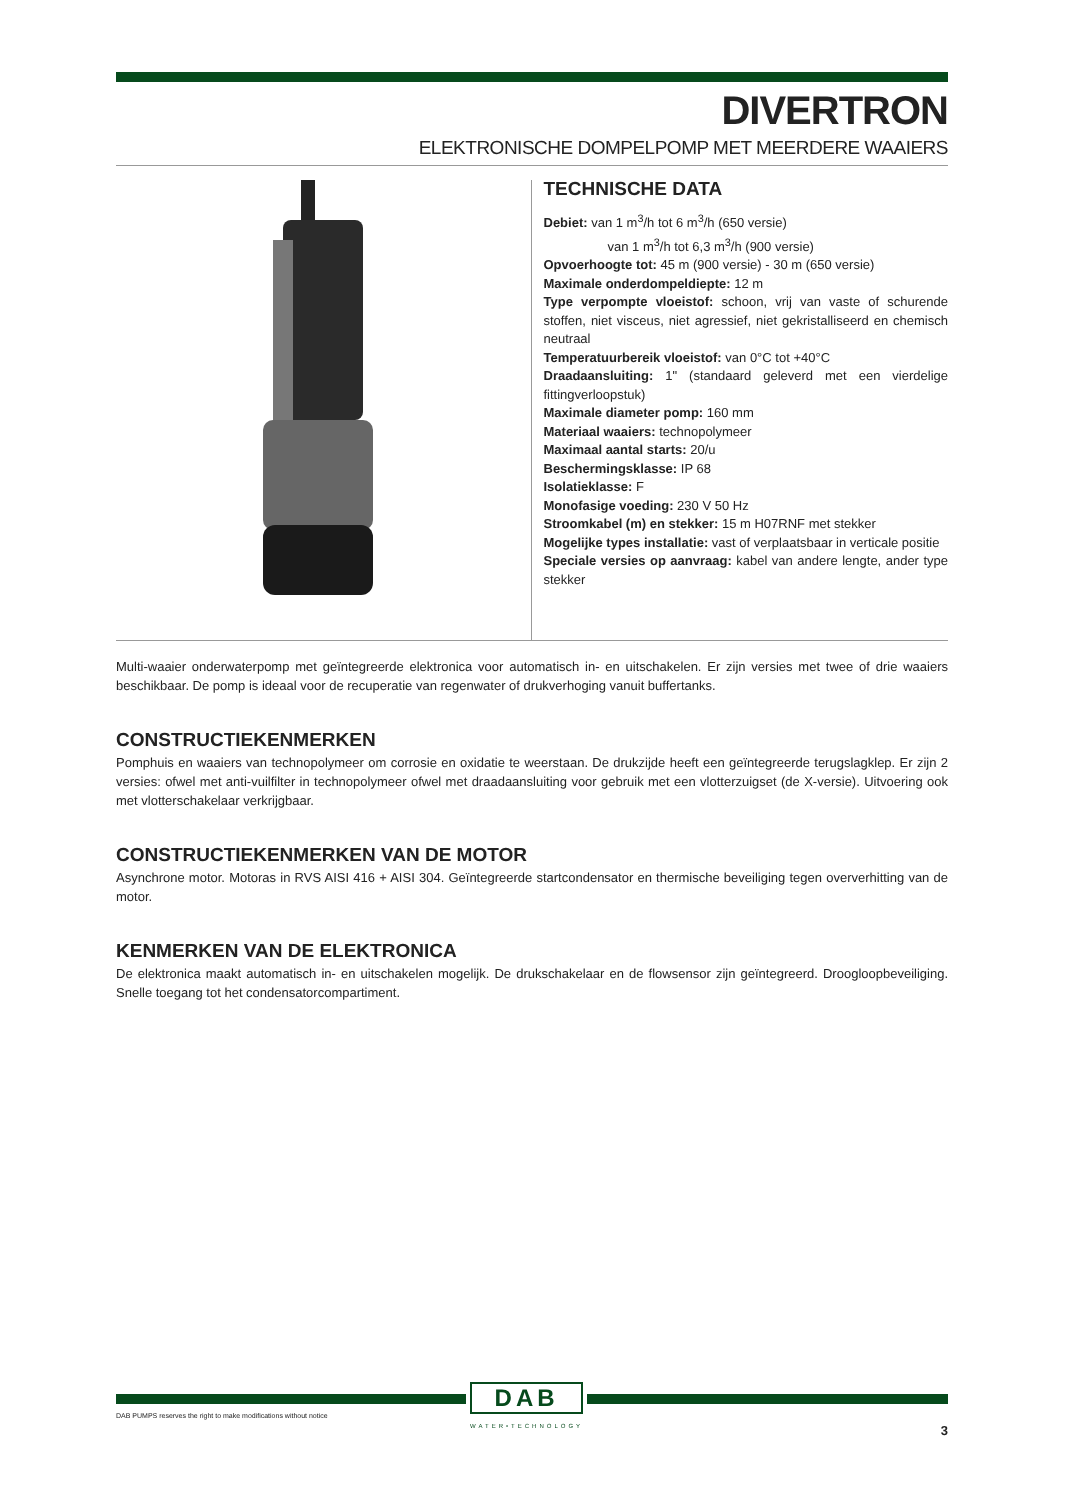DIVERTRON
ELEKTRONISCHE DOMPELPOMP MET MEERDERE WAAIERS
TECHNISCHE DATA
Debiet: van 1 m<sup>3</sup>/h tot 6 m<sup>3</sup>/h (650 versie)
van 1 m<sup>3</sup>/h tot 6,3 m<sup>3</sup>/h (900 versie)
Opvoerhoogte tot: 45 m (900 versie) - 30 m (650 versie)
Maximale onderdompeldiepte: 12 m
Type verpompte vloeistof: schoon, vrij van vaste of schurende stoffen, niet visceus, niet agressief, niet gekristalliseerd en chemisch neutraal
Temperatuurbereik vloeistof: van 0°C tot +40°C
Draadaansluiting: 1" (standaard geleverd met een vierdelige fittingverloopstuk)
Maximale diameter pomp: 160 mm
Materiaal waaiers: technopolymeer
Maximaal aantal starts: 20/u
Beschermingsklasse: IP 68
Isolatieklasse: F
Monofasige voeding: 230 V 50 Hz
Stroomkabel (m) en stekker: 15 m H07RNF met stekker
Mogelijke types installatie: vast of verplaatsbaar in verticale positie
Speciale versies op aanvraag: kabel van andere lengte, ander type stekker
Multi-waaier onderwaterpomp met geïntegreerde elektronica voor automatisch in- en uitschakelen. Er zijn versies met twee of drie waaiers beschikbaar. De pomp is ideaal voor de recuperatie van regenwater of drukverhoging vanuit buffertanks.
CONSTRUCTIEKENMERKEN
Pomphuis en waaiers van technopolymeer om corrosie en oxidatie te weerstaan. De drukzijde heeft een geïntegreerde terugslagklep. Er zijn 2 versies: ofwel met anti-vuilfilter in technopolymeer ofwel met draadaansluiting voor gebruik met een vlotterzuigset (de X-versie). Uitvoering ook met vlotterschakelaar verkrijgbaar.
CONSTRUCTIEKENMERKEN VAN DE MOTOR
Asynchrone motor. Motoras in RVS AISI 416 + AISI 304. Geïntegreerde startcondensator en thermische beveiliging tegen oververhitting van de motor.
KENMERKEN VAN DE ELEKTRONICA
De elektronica maakt automatisch in- en uitschakelen mogelijk. De drukschakelaar en de flowsensor zijn geïntegreerd. Droogloopbeveiliging. Snelle toegang tot het condensatorcompartiment.
DAB
WATER•TECHNOLOGY
DAB PUMPS reserves the right to make modifications without notice
3